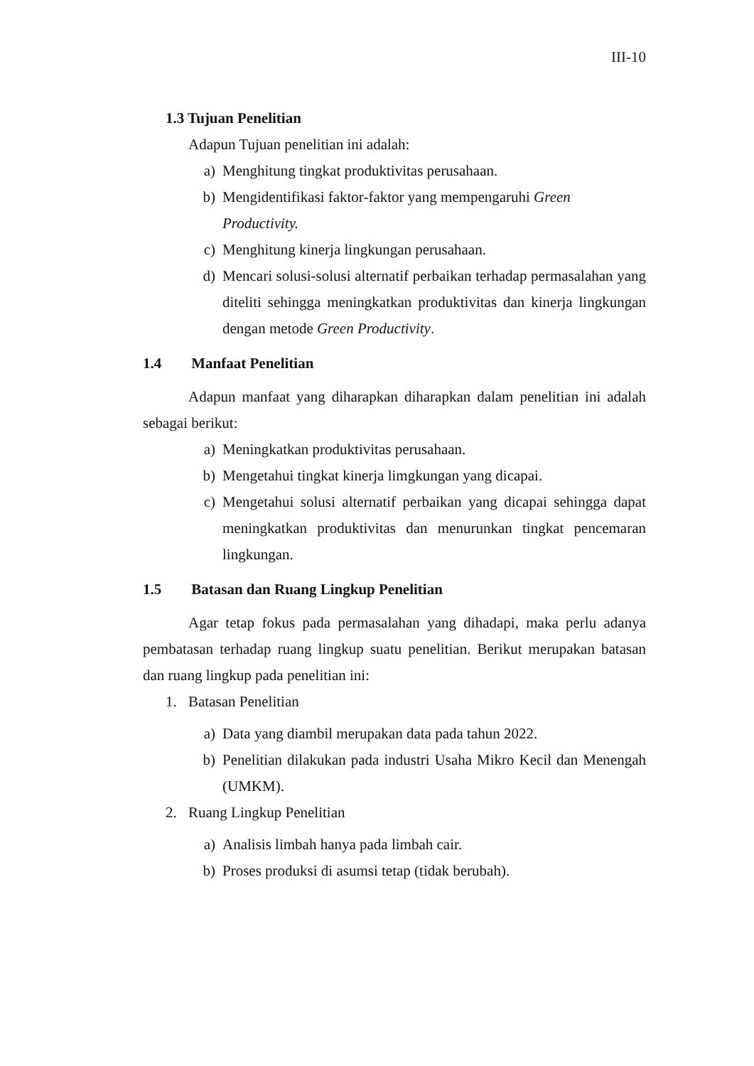III-10
1.3 Tujuan Penelitian
Adapun Tujuan penelitian ini adalah:
a) Menghitung tingkat produktivitas perusahaan.
b) Mengidentifikasi faktor-faktor yang mempengaruhi Green
Productivity.
c) Menghitung kinerja lingkungan perusahaan.
d) Mencari solusi-solusi alternatif perbaikan terhadap permasalahan yang diteliti sehingga meningkatkan produktivitas dan kinerja lingkungan dengan metode Green Productivity.
1.4 Manfaat Penelitian
Adapun manfaat yang diharapkan diharapkan dalam penelitian ini adalah sebagai berikut:
a) Meningkatkan produktivitas perusahaan.
b) Mengetahui tingkat kinerja limgkungan yang dicapai.
c) Mengetahui solusi alternatif perbaikan yang dicapai sehingga dapat meningkatkan produktivitas dan menurunkan tingkat pencemaran lingkungan.
1.5 Batasan dan Ruang Lingkup Penelitian
Agar tetap fokus pada permasalahan yang dihadapi, maka perlu adanya pembatasan terhadap ruang lingkup suatu penelitian. Berikut merupakan batasan dan ruang lingkup pada penelitian ini:
1. Batasan Penelitian
a) Data yang diambil merupakan data pada tahun 2022.
b) Penelitian dilakukan pada industri Usaha Mikro Kecil dan Menengah (UMKM).
2. Ruang Lingkup Penelitian
a) Analisis limbah hanya pada limbah cair.
b) Proses produksi di asumsi tetap (tidak berubah).